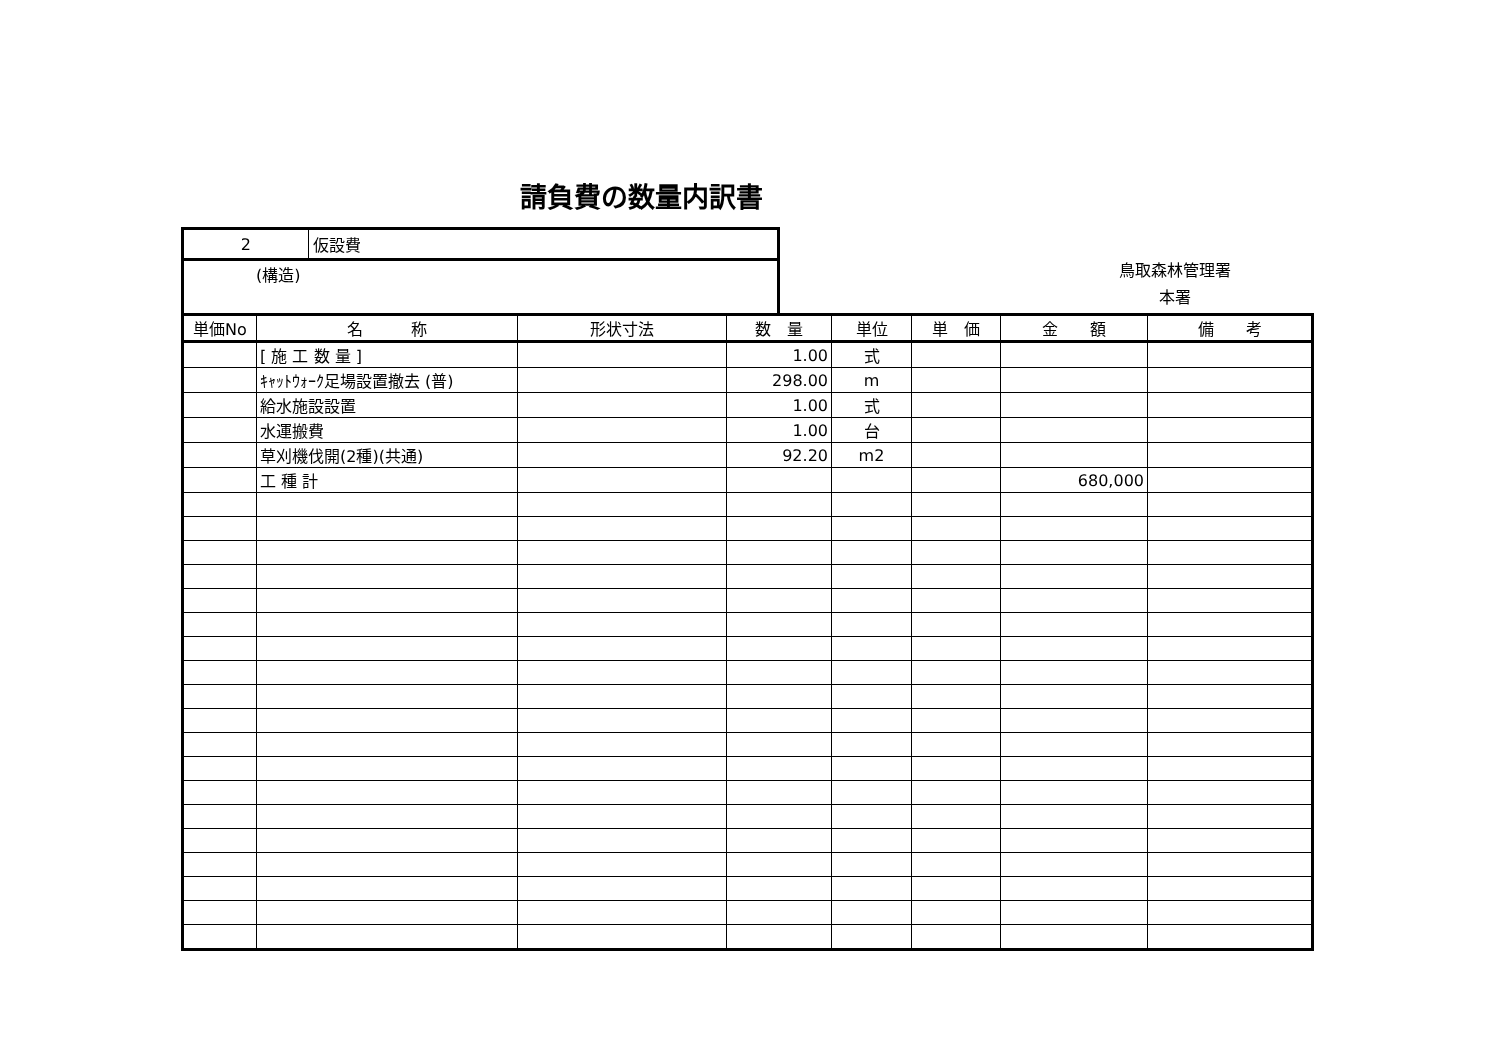請負費の数量内訳書
| 2 | 仮設費 |
| (構造) | |
鳥取森林管理署
本署
| 単価No | 名 称 | 形状寸法 | 数 量 | 単位 | 単 価 | 金 額 | 備 考 |
| --- | --- | --- | --- | --- | --- | --- | --- |
| | [ 施 工 数 量 ] | | 1.00 | 式 | | | |
| | ｷｬｯﾄｳｫｰｸ足場設置撤去 (普) | | 298.00 | m | | | |
| | 給水施設設置 | | 1.00 | 式 | | | |
| | 水運搬費 | | 1.00 | 台 | | | |
| | 草刈機伐開(2種)(共通) | | 92.20 | m2 | | | |
| | 工 種 計 | | | | | 680,000 | |